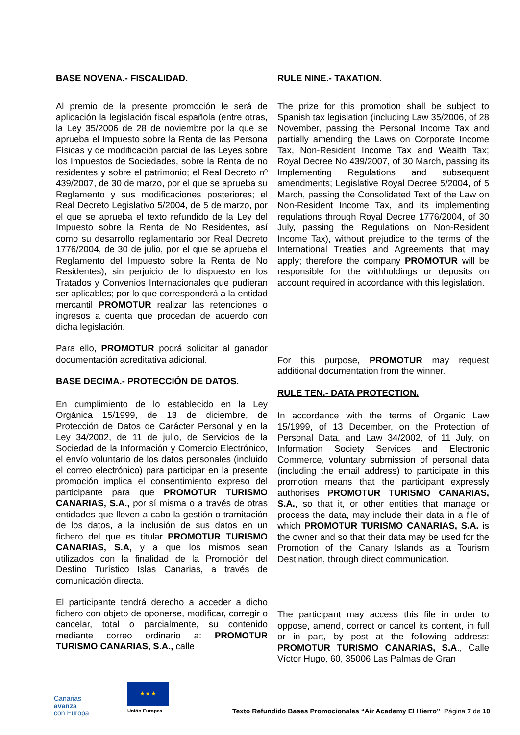BASE NOVENA.- FISCALIDAD.
Al premio de la presente promoción le será de aplicación la legislación fiscal española (entre otras, la Ley 35/2006 de 28 de noviembre por la que se aprueba el Impuesto sobre la Renta de las Persona Físicas y de modificación parcial de las Leyes sobre los Impuestos de Sociedades, sobre la Renta de no residentes y sobre el patrimonio; el Real Decreto nº 439/2007, de 30 de marzo, por el que se aprueba su Reglamento y sus modificaciones posteriores; el Real Decreto Legislativo 5/2004, de 5 de marzo, por el que se aprueba el texto refundido de la Ley del Impuesto sobre la Renta de No Residentes, así como su desarrollo reglamentario por Real Decreto 1776/2004, de 30 de julio, por el que se aprueba el Reglamento del Impuesto sobre la Renta de No Residentes), sin perjuicio de lo dispuesto en los Tratados y Convenios Internacionales que pudieran ser aplicables; por lo que corresponderá a la entidad mercantil PROMOTUR realizar las retenciones o ingresos a cuenta que procedan de acuerdo con dicha legislación.
Para ello, PROMOTUR podrá solicitar al ganador documentación acreditativa adicional.
BASE DECIMA.- PROTECCIÓN DE DATOS.
En cumplimiento de lo establecido en la Ley Orgánica 15/1999, de 13 de diciembre, de Protección de Datos de Carácter Personal y en la Ley 34/2002, de 11 de julio, de Servicios de la Sociedad de la Información y Comercio Electrónico, el envío voluntario de los datos personales (incluido el correo electrónico) para participar en la presente promoción implica el consentimiento expreso del participante para que PROMOTUR TURISMO CANARIAS, S.A., por sí misma o a través de otras entidades que lleven a cabo la gestión o tramitación de los datos, a la inclusión de sus datos en un fichero del que es titular PROMOTUR TURISMO CANARIAS, S.A, y a que los mismos sean utilizados con la finalidad de la Promoción del Destino Turístico Islas Canarias, a través de comunicación directa.
El participante tendrá derecho a acceder a dicho fichero con objeto de oponerse, modificar, corregir o cancelar, total o parcialmente, su contenido mediante correo ordinario a: PROMOTUR TURISMO CANARIAS, S.A., calle
RULE NINE.- TAXATION.
The prize for this promotion shall be subject to Spanish tax legislation (including Law 35/2006, of 28 November, passing the Personal Income Tax and partially amending the Laws on Corporate Income Tax, Non-Resident Income Tax and Wealth Tax; Royal Decree No 439/2007, of 30 March, passing its Implementing Regulations and subsequent amendments; Legislative Royal Decree 5/2004, of 5 March, passing the Consolidated Text of the Law on Non-Resident Income Tax, and its implementing regulations through Royal Decree 1776/2004, of 30 July, passing the Regulations on Non-Resident Income Tax), without prejudice to the terms of the International Treaties and Agreements that may apply; therefore the company PROMOTUR will be responsible for the withholdings or deposits on account required in accordance with this legislation.
For this purpose, PROMOTUR may request additional documentation from the winner.
RULE TEN.- DATA PROTECTION.
In accordance with the terms of Organic Law 15/1999, of 13 December, on the Protection of Personal Data, and Law 34/2002, of 11 July, on Information Society Services and Electronic Commerce, voluntary submission of personal data (including the email address) to participate in this promotion means that the participant expressly authorises PROMOTUR TURISMO CANARIAS, S.A., so that it, or other entities that manage or process the data, may include their data in a file of which PROMOTUR TURISMO CANARIAS, S.A. is the owner and so that their data may be used for the Promotion of the Canary Islands as a Tourism Destination, through direct communication.
The participant may access this file in order to oppose, amend, correct or cancel its content, in full or in part, by post at the following address: PROMOTUR TURISMO CANARIAS, S.A., Calle Víctor Hugo, 60, 35006 Las Palmas de Gran
Canarias
avanza
con Europa
★ ★ ★
Unión Europea
Texto Refundido Bases Promocionales “Air Academy El Hierro” Página 7 de 10